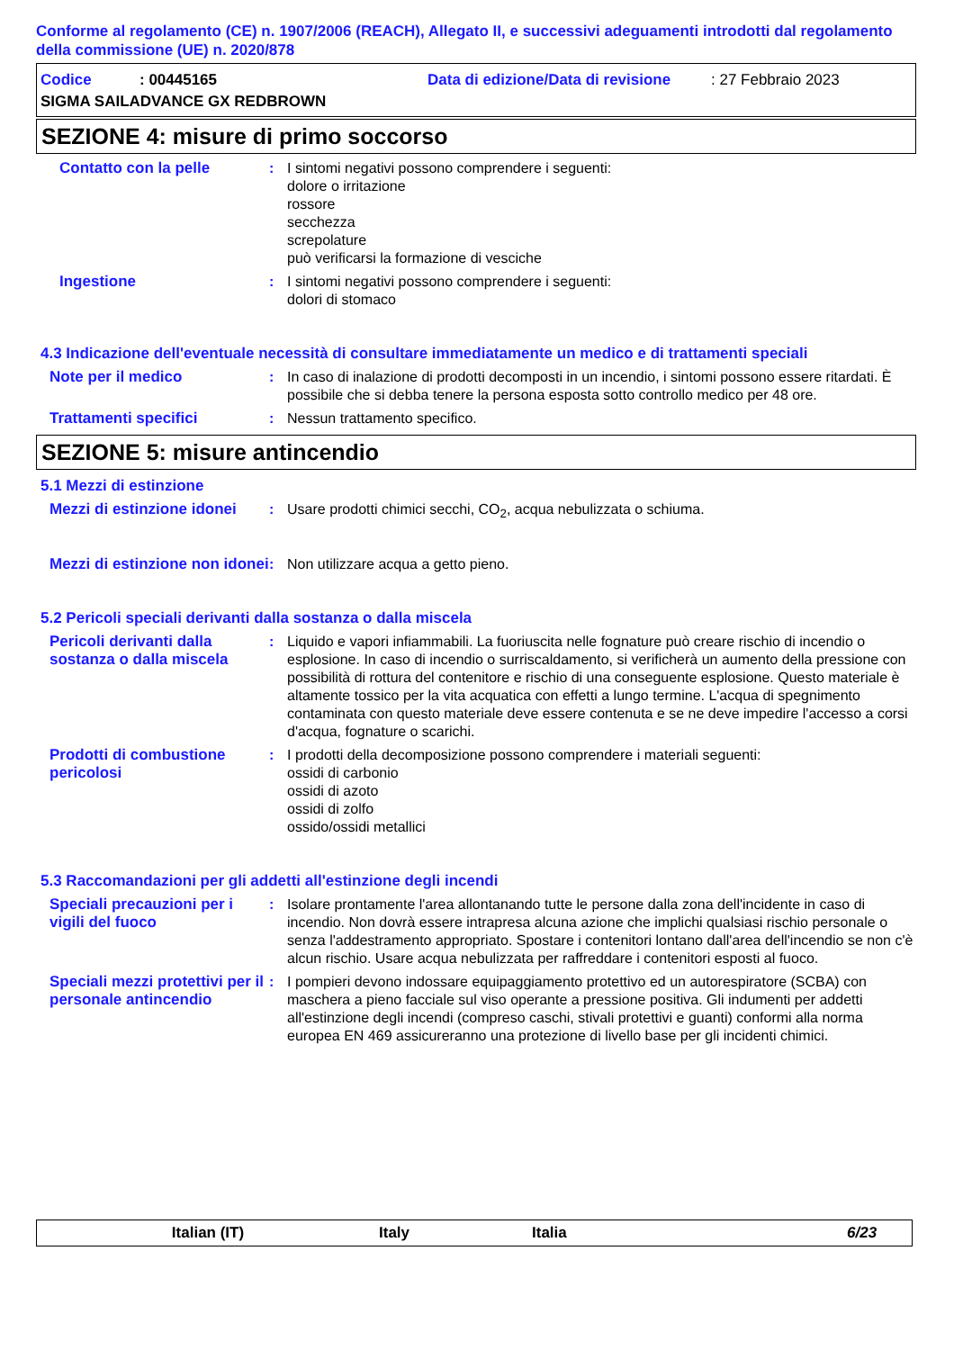Conforme al regolamento (CE) n. 1907/2006 (REACH), Allegato II, e successivi adeguamenti introdotti dal regolamento della commissione (UE) n. 2020/878
Codice: 00445165 Data di edizione/Data di revisione: 27 Febbraio 2023
SIGMA SAILADVANCE GX REDBROWN
SEZIONE 4: misure di primo soccorso
Contatto con la pelle : I sintomi negativi possono comprendere i seguenti:
dolore o irritazione
rossore
secchezza
screpolature
può verificarsi la formazione di vesciche
Ingestione : I sintomi negativi possono comprendere i seguenti:
dolori di stomaco
4.3 Indicazione dell'eventuale necessità di consultare immediatamente un medico e di trattamenti speciali
Note per il medico : In caso di inalazione di prodotti decomposti in un incendio, i sintomi possono essere ritardati. È possibile che si debba tenere la persona esposta sotto controllo medico per 48 ore.
Trattamenti specifici : Nessun trattamento specifico.
SEZIONE 5: misure antincendio
5.1 Mezzi di estinzione
Mezzi di estinzione idonei
: Usare prodotti chimici secchi, CO<sub>2</sub>, acqua nebulizzata o schiuma.
Mezzi di estinzione non idonei
: Non utilizzare acqua a getto pieno.
5.2 Pericoli speciali derivanti dalla sostanza o dalla miscela
Pericoli derivanti dalla sostanza o dalla miscela
: Liquido e vapori infiammabili. La fuoriuscita nelle fognature può creare rischio di incendio o esplosione. In caso di incendio o surriscaldamento, si verificherà un aumento della pressione con possibilità di rottura del contenitore e rischio di una conseguente esplosione. Questo materiale è altamente tossico per la vita acquatica con effetti a lungo termine. L'acqua di spegnimento contaminata con questo materiale deve essere contenuta e se ne deve impedire l'accesso a corsi d'acqua, fognature o scarichi.
Prodotti di combustione pericolosi
: I prodotti della decomposizione possono comprendere i materiali seguenti:
ossidi di carbonio
ossidi di azoto
ossidi di zolfo
ossido/ossidi metallici
5.3 Raccomandazioni per gli addetti all'estinzione degli incendi
Speciali precauzioni per i vigili del fuoco
: Isolare prontamente l'area allontanando tutte le persone dalla zona dell'incidente in caso di incendio. Non dovrà essere intrapresa alcuna azione che implichi qualsiasi rischio personale o senza l'addestramento appropriato. Spostare i contenitori lontano dall'area dell'incendio se non c'è alcun rischio. Usare acqua nebulizzata per raffreddare i contenitori esposti al fuoco.
Speciali mezzi protettivi per il personale antincendio
: I pompieri devono indossare equipaggiamento protettivo ed un autorespiratore (SCBA) con maschera a pieno facciale sul viso operante a pressione positiva. Gli indumenti per addetti all'estinzione degli incendi (compreso caschi, stivali protettivi e guanti) conformi alla norma europea EN 469 assicureranno una protezione di livello base per gli incidenti chimici.
Italian (IT) Italy Italia 6/23